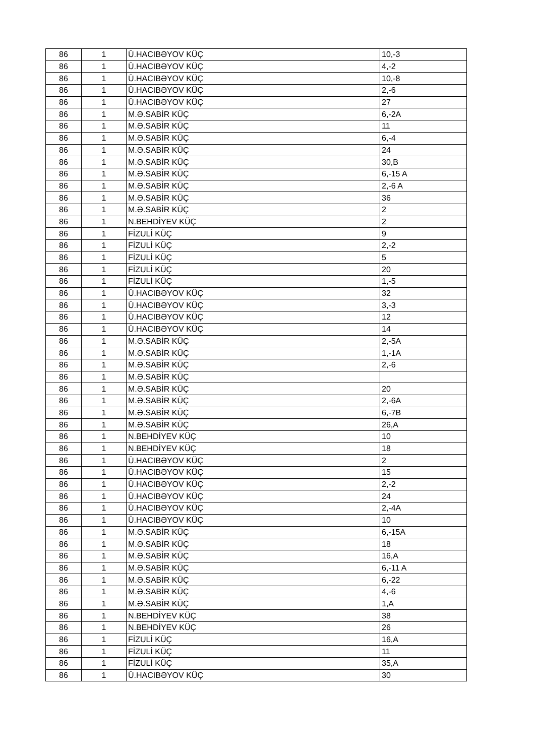| 86 | 1 | Ü.HACIBƏYOV KÜÇ | 10,-3 |
| 86 | 1 | Ü.HACIBƏYOV KÜÇ | 4,-2 |
| 86 | 1 | Ü.HACIBƏYOV KÜÇ | 10,-8 |
| 86 | 1 | Ü.HACIBƏYOV KÜÇ | 2,-6 |
| 86 | 1 | Ü.HACIBƏYOV KÜÇ | 27 |
| 86 | 1 | M.Ə.SABİR KÜÇ | 6,-2A |
| 86 | 1 | M.Ə.SABİR KÜÇ | 11 |
| 86 | 1 | M.Ə.SABİR KÜÇ | 6,-4 |
| 86 | 1 | M.Ə.SABİR KÜÇ | 24 |
| 86 | 1 | M.Ə.SABİR KÜÇ | 30,B |
| 86 | 1 | M.Ə.SABİR KÜÇ | 6,-15 A |
| 86 | 1 | M.Ə.SABİR KÜÇ | 2,-6 A |
| 86 | 1 | M.Ə.SABİR KÜÇ | 36 |
| 86 | 1 | M.Ə.SABİR KÜÇ | 2 |
| 86 | 1 | N.BEHDİYEV KÜÇ | 2 |
| 86 | 1 | FİZULİ KÜÇ | 9 |
| 86 | 1 | FİZULİ KÜÇ | 2,-2 |
| 86 | 1 | FİZULİ KÜÇ | 5 |
| 86 | 1 | FİZULİ KÜÇ | 20 |
| 86 | 1 | FİZULİ KÜÇ | 1,-5 |
| 86 | 1 | Ü.HACIBƏYOV KÜÇ | 32 |
| 86 | 1 | Ü.HACIBƏYOV KÜÇ | 3,-3 |
| 86 | 1 | Ü.HACIBƏYOV KÜÇ | 12 |
| 86 | 1 | Ü.HACIBƏYOV KÜÇ | 14 |
| 86 | 1 | M.Ə.SABİR KÜÇ | 2,-5A |
| 86 | 1 | M.Ə.SABİR KÜÇ | 1,-1A |
| 86 | 1 | M.Ə.SABİR KÜÇ | 2,-6 |
| 86 | 1 | M.Ə.SABİR KÜÇ | |
| 86 | 1 | M.Ə.SABİR KÜÇ | 20 |
| 86 | 1 | M.Ə.SABİR KÜÇ | 2,-6A |
| 86 | 1 | M.Ə.SABİR KÜÇ | 6,-7B |
| 86 | 1 | M.Ə.SABİR KÜÇ | 26,A |
| 86 | 1 | N.BEHDİYEV KÜÇ | 10 |
| 86 | 1 | N.BEHDİYEV KÜÇ | 18 |
| 86 | 1 | Ü.HACIBƏYOV KÜÇ | 2 |
| 86 | 1 | Ü.HACIBƏYOV KÜÇ | 15 |
| 86 | 1 | Ü.HACIBƏYOV KÜÇ | 2,-2 |
| 86 | 1 | Ü.HACIBƏYOV KÜÇ | 24 |
| 86 | 1 | Ü.HACIBƏYOV KÜÇ | 2,-4A |
| 86 | 1 | Ü.HACIBƏYOV KÜÇ | 10 |
| 86 | 1 | M.Ə.SABİR KÜÇ | 6,-15A |
| 86 | 1 | M.Ə.SABİR KÜÇ | 18 |
| 86 | 1 | M.Ə.SABİR KÜÇ | 16,A |
| 86 | 1 | M.Ə.SABİR KÜÇ | 6,-11 A |
| 86 | 1 | M.Ə.SABİR KÜÇ | 6,-22 |
| 86 | 1 | M.Ə.SABİR KÜÇ | 4,-6 |
| 86 | 1 | M.Ə.SABİR KÜÇ | 1,A |
| 86 | 1 | N.BEHDİYEV KÜÇ | 38 |
| 86 | 1 | N.BEHDİYEV KÜÇ | 26 |
| 86 | 1 | FİZULİ KÜÇ | 16,A |
| 86 | 1 | FİZULİ KÜÇ | 11 |
| 86 | 1 | FİZULİ KÜÇ | 35,A |
| 86 | 1 | Ü.HACIBƏYOV KÜÇ | 30 |